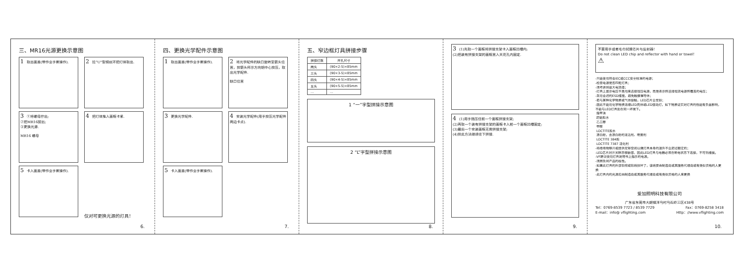三、MR16光源更换示意图
1 取出面盖(带作业手套操作).
2 拉“U”型钢丝环把灯体取出.
3 ①将螺母拧出;
②把MR16拔出;
③更换光源.
MR16 螺母
4 把灯体推入面框卡紧.
5 卡入面盖(带作业手套操作).
仅对可更换光源的灯具！
6.
四、更换光学配件示意图
1 取出面盖(带作业手套操作).
2 将光学配件的缺口旋转至箭头位置，按箭头所示方向朝中心按压，取出光学配件.
缺口位置
3 更换光学配件.
4 安装光学配件(用手按压光学配件两边卡点).
5 卡入面盖(带作业手套操作).
7.
五、窄边框灯具拼接步骤
| 拼接灯数 | 开孔尺寸 |
| --- | --- |
| 两头 | (90×2-5)×85mm |
| 三头 | (90×3-5)×85mm |
| 四头 | (90×4-5)×85mm |
| 五头 | (90×5-5)×85mm |
| … | … |
1 “一”字型拼接示意图
2 “L”字型拼接示意图
8.
3 (1)先取一个面框将拼接支架卡入面框凹槽内;
(2)把装有拼接支架的面框置入天花孔内固定.
4 (1)用手指压住前一个面框拼接支架;
(2)再取一个装有拼接支架的面框卡入前一个面框凹槽固定;
(3)最后一个安装面框无需拼接支架;
(4)按此方法继续往下拼接.
9.
不要用手或者毛巾拭擦芯片与反射器！
Do not clean LED chip and reflector with hand or towel！
⚠
-只能使用符合IEC或CCC安全标准的电源；
-检查电源是否匹配灯具；
-须考虑到最大电流值；
-灯具上显示电压不是用来选择恒压电源，而是表示所选择恒流电源所覆盖的电压；
-采用合适的ESD措施，避免触摸裸导体；
-若与某种化学物质或气体接触，LED芯片会受损；
-因此不能用化学物质清理LED壳体或LED驱动灯，如下物质证实对灯具的性能有负面影响，不能与LED灯具处在同一环境下。
指甲油
超能胶水
乙二醇
甲醛
LOCTITE胶水
漂白粉，含漂白粉的清洁剂、喷雾剂
LOCTITE 384胶
LOCTITE 7387 活化剂
-将绝缘物移开或提供足够空间以便灯具本身的温升不会超过额定的；
-LED芯片对开关瞬态很敏感，因此LED灯具与电器必须在断电状态下连接，不可热插拔。
-VF建议使用灯具说明书上指示的电源。
-须顾及到产品的极性。
-如果此灯具的外部软缆或软线损坏了，该线要由制造商或其服务代理商或有类似资格的人更换
-此灯具内的光源应由制造商或其服务代理商或有类似资格的人来更换
爱加照明科技有限公司
广东省东莞市大朗镇洋乌村乌石岭三区438号
Tel：0769-8539 7723 / 8539 7729 Fax：0769-8258 3418
E-mail：info@ vflighting.com Http：//www.vflighting.com
10.